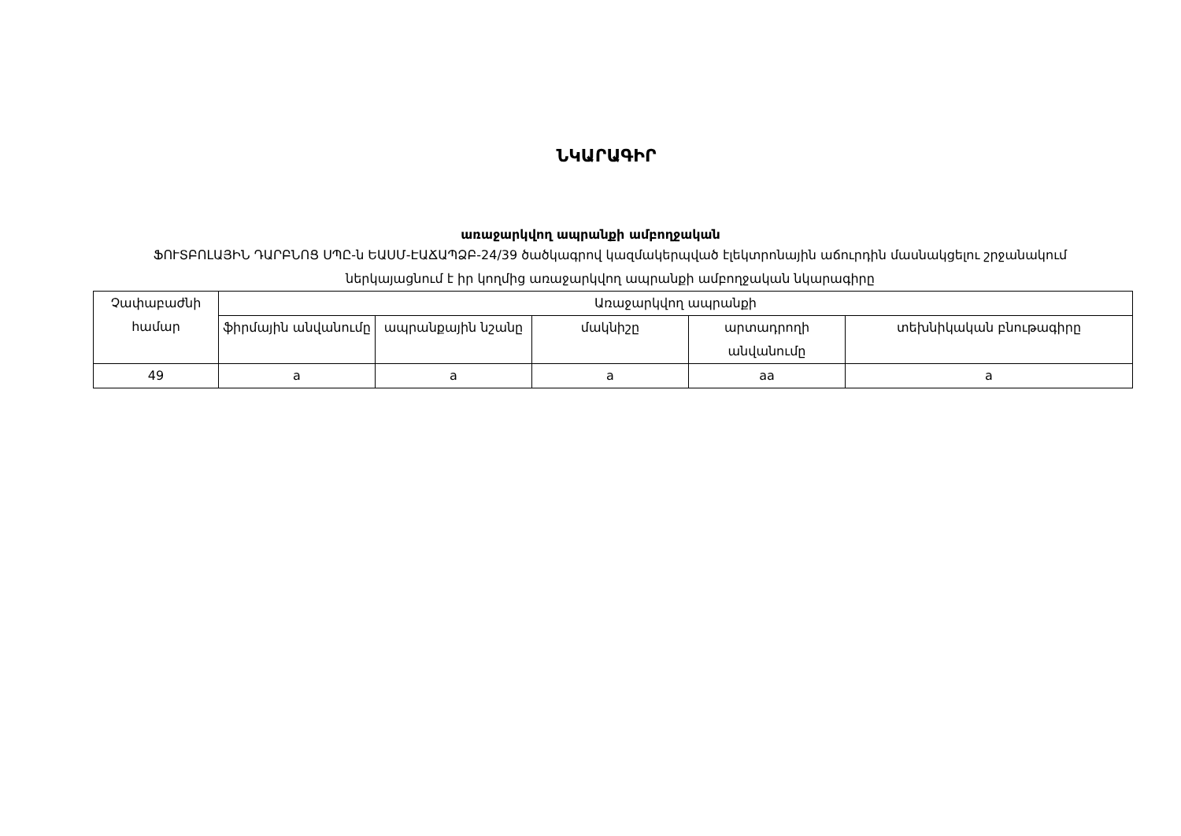ՆԿԱՐԱԳԻՐ
առաջարկվող ապրանքի ամբողջական
ՖՈՒՏԲՈԼԱՅԻՆ ԴԱՐԲՆՈՑ ՍՊԸ-ն ԵԱՍՄ-ԷԱՃԱՊՁԲ-24/39 ծածկագրով կազմակերպված էլեկտրոնային աճուրդին մասնակցելու շրջանակում ներկայացնում է իր կողմից առաջարկվող ապրանքի ամբողջական նկարագիրը
| Չափաբաժնի համար | Առաջարկվող ապրանքի | | | | |
| --- | --- | --- | --- | --- | --- |
| | ֆիրմային անվանումը | ապրանքային նշանը | մակնիշը | արտադրողի անվանումը | տեխնիկական բնութագիրը |
| 49 | a | a | a | aa | a |